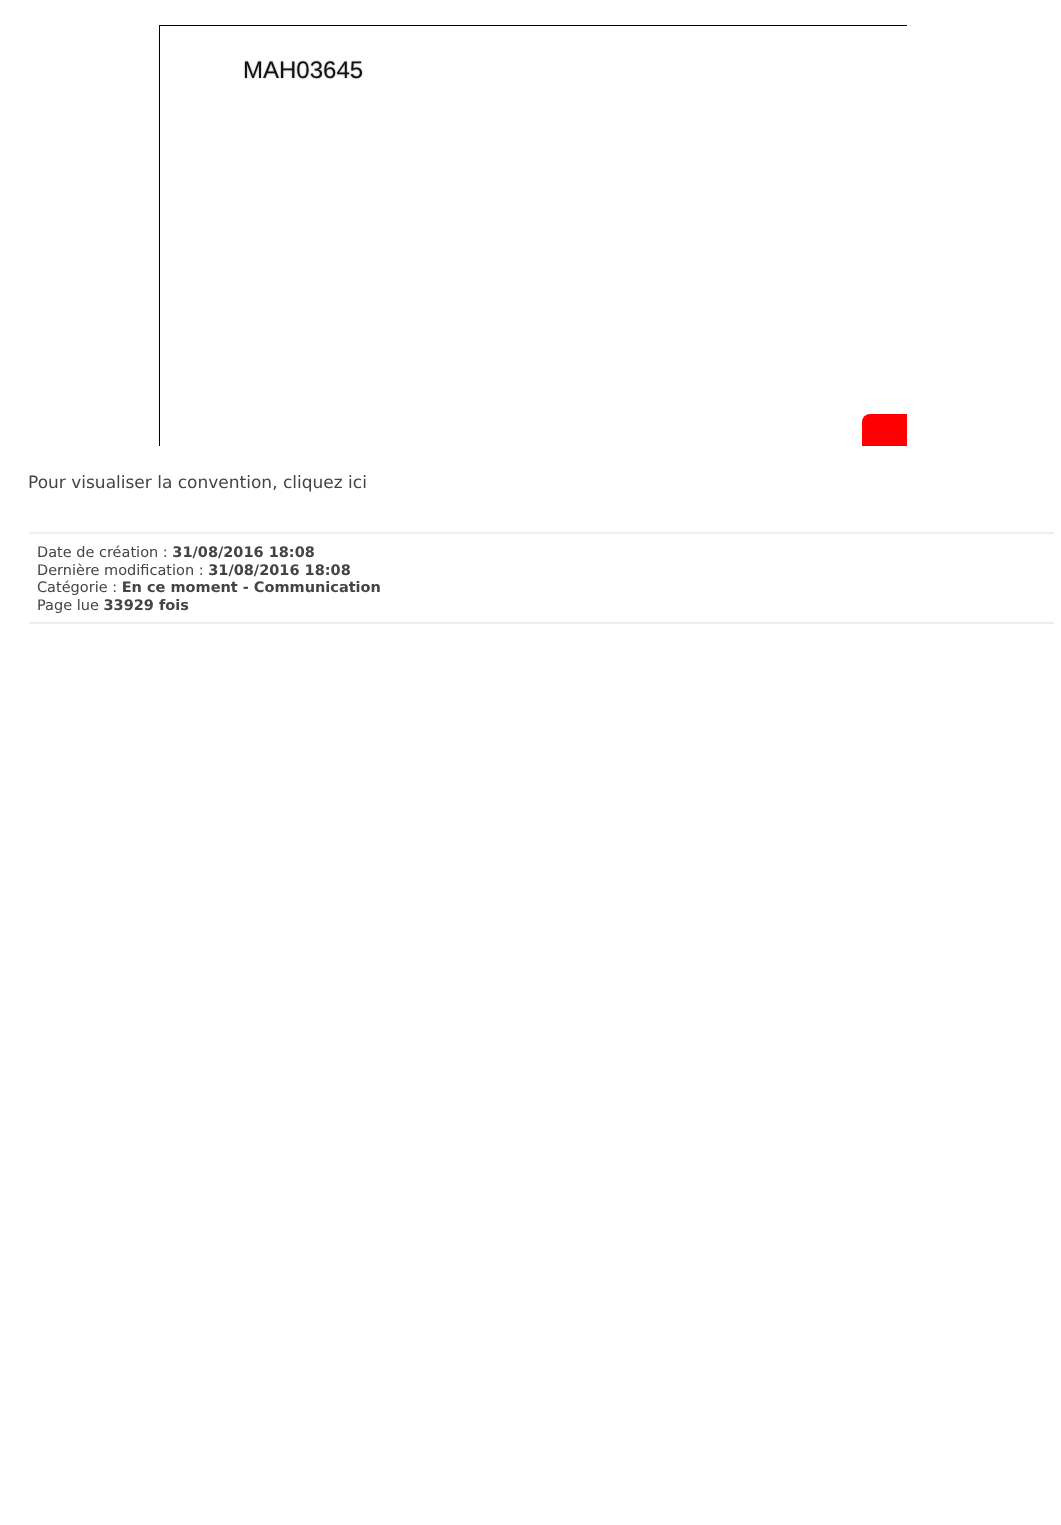MAH03645
Pour visualiser la convention, cliquez ici
Date de création : 31/08/2016 18:08
Dernière modification : 31/08/2016 18:08
Catégorie : En ce moment - Communication
Page lue 33929 fois